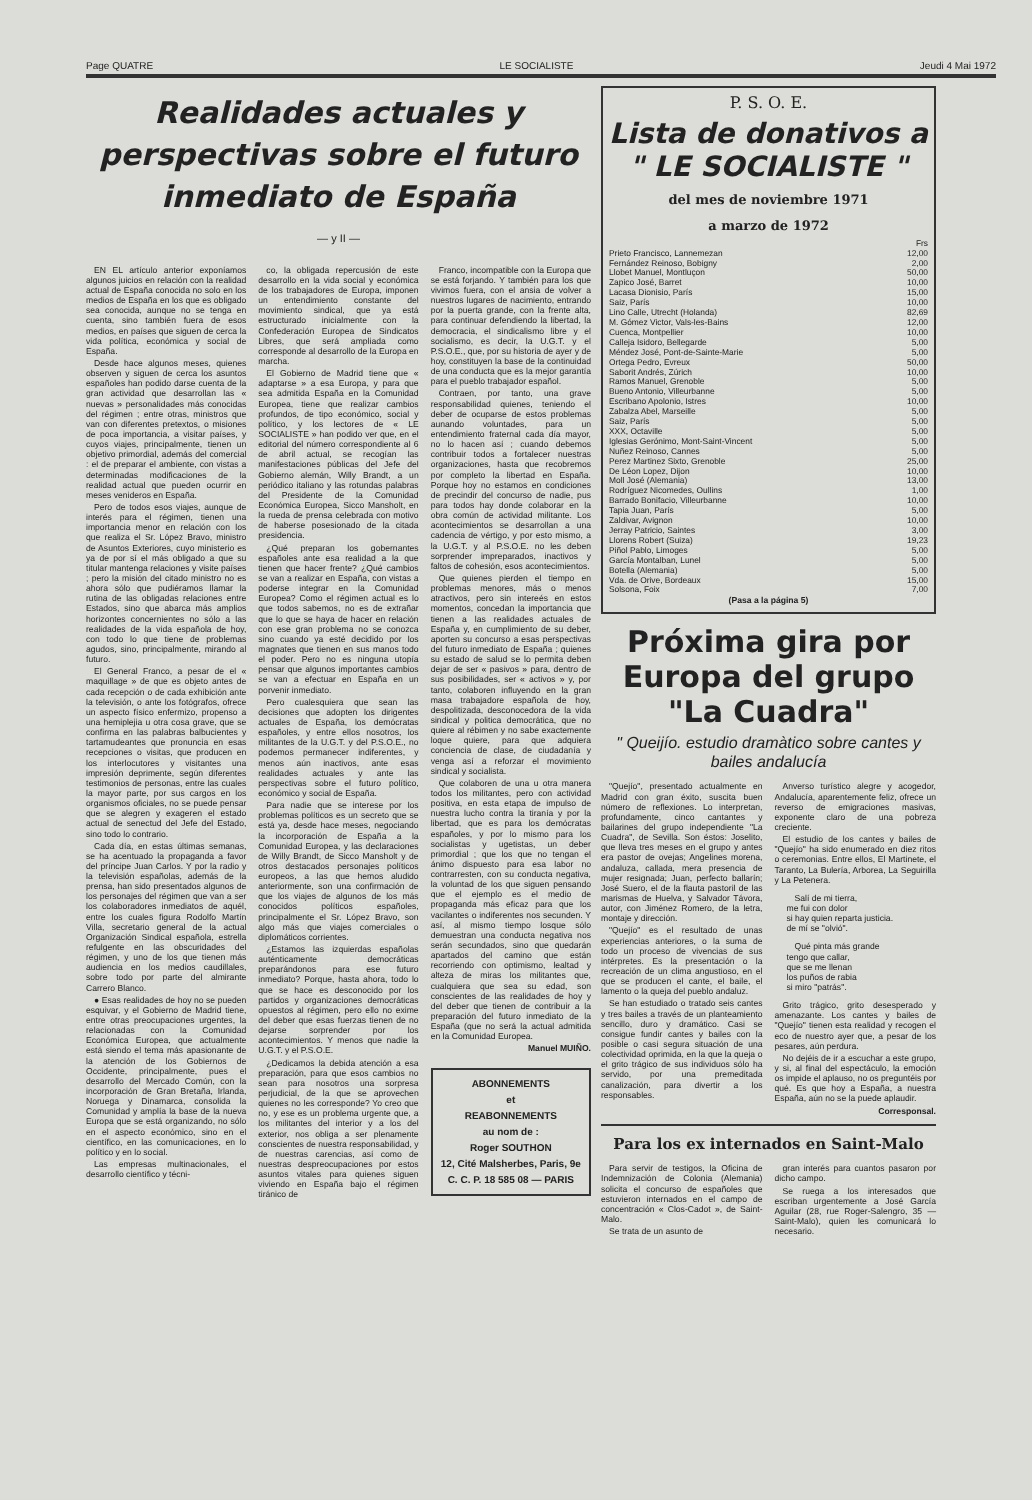Page QUATRE LE SOCIALISTE Jeudi 4 Mai 1972
Realidades actuales y perspectivas sobre el futuro inmediato de España
— y II —
EN EL artículo anterior exponíamos algunos juicios en relación con la realidad actual de España conocida no solo en los medios de España en los que es obligado sea conocida, aunque no se tenga en cuenta, sino también fuera de esos medios, en países que siguen de cerca la vida política, económica y social de España.
Desde hace algunos meses, quienes observen y siguen de cerca los asuntos españoles han podido darse cuenta de la gran actividad que desarrollan las « nuevas » personalidades más conocidas del régimen ; entre otras, ministros que van con diferentes pretextos, o misiones de poca importancia, a visitar países, y cuyos viajes, principalmente, tienen un objetivo primordial, además del comercial : el de preparar el ambiente, con vistas a determinadas modificaciones de la realidad actual que pueden ocurrir en meses venideros en España.
Pero de todos esos viajes, aunque de interés para el régimen, tienen una importancia menor en relación con los que realiza el Sr. López Bravo, ministro de Asuntos Exteriores, cuyo ministerio es ya de por sí el más obligado a que su titular mantenga relaciones y visite países ; pero la misión del citado ministro no es ahora sólo que pudiéramos llamar la rutina de las obligadas relaciones entre Estados, sino que abarca más amplios horizontes concernientes no sólo a las realidades de la vida española de hoy, con todo lo que tiene de problemas agudos, sino, principalmente, mirando al futuro.
El General Franco, a pesar de el « maquillage » de que es objeto antes de cada recepción o de cada exhibición ante la televisión, o ante los fotógrafos, ofrece un aspecto físico enfermizo, propenso a una hemiplejia u otra cosa grave, que se confirma en las palabras balbucientes y tartamudeantes que pronuncia en esas recepciones o visitas, que producen en los interlocutores y visitantes una impresión deprimente, según diferentes testimonios de personas, entre las cuales la mayor parte, por sus cargos en los organismos oficiales, no se puede pensar que se alegren y exageren el estado actual de senectud del Jefe del Estado, sino todo lo contrario.
Cada día, en estas últimas semanas, se ha acentuado la propaganda a favor del príncipe Juan Carlos. Y por la radio y la televisión españolas, además de la prensa, han sido presentados algunos de los personajes del régimen que van a ser los colaboradores inmediatos de aquél, entre los cuales figura Rodolfo Martín Villa, secretario general de la actual Organización Sindical española, estrella refulgente en las obscuridades del régimen, y uno de los que tienen más audiencia en los medios caudillales, sobre todo por parte del almirante Carrero Blanco.
● Esas realidades de hoy no se pueden esquivar, y el Gobierno de Madrid tiene, entre otras preocupaciones urgentes, la relacionadas con la Comunidad Económica Europea, que actualmente está siendo el tema más apasionante de la atención de los Gobiernos de Occidente, principalmente, pues el desarrollo del Mercado Común, con la incorporación de Gran Bretaña, Irlanda, Noruega y Dinamarca, consolida la Comunidad y amplía la base de la nueva Europa que se está organizando, no sólo en el aspecto económico, sino en el científico, en las comunicaciones, en lo político y en lo social.
Las empresas multinacionales, el desarrollo científico y técni-
co, la obligada repercusión de este desarrollo en la vida social y económica de los trabajadores de Europa, imponen un entendimiento constante del movimiento sindical, que ya está estructurado inicialmente con la Confederación Europea de Sindicatos Libres, que será ampliada como corresponde al desarrollo de la Europa en marcha.
El Gobierno de Madrid tiene que « adaptarse » a esa Europa, y para que sea admitida España en la Comunidad Europea, tiene que realizar cambios profundos, de tipo económico, social y político, y los lectores de « LE SOCIALISTE » han podido ver que, en el editorial del número correspondiente al 6 de abril actual, se recogían las manifestaciones públicas del Jefe del Gobierno alemán, Willy Brandt, a un periódico italiano y las rotundas palabras del Presidente de la Comunidad Económica Europea, Sicco Mansholt, en la rueda de prensa celebrada con motivo de haberse posesionado de la citada presidencia.
¿Qué preparan los gobernantes españoles ante esa realidad a la que tienen que hacer frente? ¿Qué cambios se van a realizar en España, con vistas a poderse integrar en la Comunidad Europea? Como el régimen actual es lo que todos sabemos, no es de extrañar que lo que se haya de hacer en relación con ese gran problema no se conozca sino cuando ya esté decidido por los magnates que tienen en sus manos todo el poder. Pero no es ninguna utopía pensar que algunos importantes cambios se van a efectuar en España en un porvenir inmediato.
Pero cualesquiera que sean las decisiones que adopten los dirigentes actuales de España, los demócratas españoles, y entre ellos nosotros, los militantes de la U.G.T. y del P.S.O.E., no podemos permanecer indiferentes, y menos aún inactivos, ante esas realidades actuales y ante las perspectivas sobre el futuro político, económico y social de España.
Para nadie que se interese por los problemas políticos es un secreto que se está ya, desde hace meses, negociando la incorporación de España a la Comunidad Europea, y las declaraciones de Willy Brandt, de Sicco Mansholt y de otros destacados personajes políticos europeos, a las que hemos aludido anteriormente, son una confirmación de que los viajes de algunos de los más conocidos políticos españoles, principalmente el Sr. López Bravo, son algo más que viajes comerciales o diplomáticos corrientes.
¿Estamos las izquierdas españolas auténticamente democráticas preparándonos para ese futuro inmediato? Porque, hasta ahora, todo lo que se hace es desconocido por los partidos y organizaciones democráticas opuestos al régimen, pero ello no exime del deber que esas fuerzas tienen de no dejarse sorprender por los acontecimientos. Y menos que nadie la U.G.T. y el P.S.O.E.
¿Dedicamos la debida atención a esa preparación, para que esos cambios no sean para nosotros una sorpresa perjudicial, de la que se aprovechen quienes no les corresponde? Yo creo que no, y ese es un problema urgente que, a los militantes del interior y a los del exterior, nos obliga a ser plenamente conscientes de nuestra responsabilidad, y de nuestras carencias, así como de nuestras despreocupaciones por estos asuntos vitales para quienes siguen viviendo en España bajo el régimen tiránico de
Franco, incompatible con la Europa que se está forjando. Y también para los que vivimos fuera, con el ansia de volver a nuestros lugares de nacimiento, entrando por la puerta grande, con la frente alta, para continuar defendiendo la libertad, la democracia, el sindicalismo libre y el socialismo, es decir, la U.G.T. y el P.S.O.E., que, por su historia de ayer y de hoy, constituyen la base de la continuidad de una conducta que es la mejor garantía para el pueblo trabajador español.
Contraen, por tanto, una grave responsabilidad quienes, teniendo el deber de ocuparse de estos problemas aunando voluntades, para un entendimiento fraternal cada día mayor, no lo hacen así ; cuando debemos contribuir todos a fortalecer nuestras organizaciones, hasta que recobremos por completo la libertad en España. Porque hoy no estamos en condiciones de precindir del concurso de nadie, pus para todos hay donde colaborar en la obra común de actividad militante. Los acontecimientos se desarrollan a una cadencia de vértigo, y por esto mismo, a la U.G.T. y al P.S.O.E. no les deben sorprender impreparados, inactivos y faltos de cohesión, esos acontecimientos.
Que quienes pierden el tiempo en problemas menores, más o menos atractivos, pero sin intereés en estos momentos, concedan la importancia que tienen a las realidades actuales de España y, en cumplimiento de su deber, aporten su concurso a esas perspectivas del futuro inmediato de España ; quienes su estado de salud se lo permita deben dejar de ser « pasivos » para, dentro de sus posibilidades, ser « activos » y, por tanto, colaboren influyendo en la gran masa trabajadore española de hoy, despolitizada, desconocedora de la vida sindical y politica democrática, que no quiere al rébimen y no sabe exactemente loque quiere, para que adquiera conciencia de clase, de ciudadanía y venga así a reforzar el movimiento sindical y socialista.
Que colaboren de una u otra manera todos los militantes, pero con actividad positiva, en esta etapa de impulso de nuestra lucho contra la tiranía y por la libertad, que es para los demócratas españoles, y por lo mismo para los socialistas y ugetistas, un deber primordial ; que los que no tengan el ánimo dispuesto para esa labor no contrarresten, con su conducta negativa, la voluntad de los que siguen pensando que el ejemplo es el medio de propaganda más eficaz para que los vacilantes o indiferentes nos secunden. Y así, al mismo tiempo losque sólo demuestran una conducta negativa nos serán secundados, sino que quedarán apartados del camino que están recorriendo con optimismo, lealtad y alteza de miras los militantes que, cualquiera que sea su edad, son conscientes de las realidades de hoy y del deber que tienen de contribuir a la preparación del futuro inmediato de la España (que no será la actual admitida en la Comunidad Europea.
Manuel MUIÑO.
ABONNEMENTS
et
REABONNEMENTS
au nom de :
Roger SOUTHON
12, Cité Malsherbes, Paris, 9e
C. C. P. 18 585 08 — PARIS
P. S. O. E.
Lista de donativos a " LE SOCIALISTE "
del mes de noviembre 1971
a marzo de 1972
| | Frs |
| Prieto Francisco, Lannemezan | 12,00 |
| Fernández Reinoso, Bobigny | 2,00 |
| Llobet Manuel, Montluçon | 50,00 |
| Zapico José, Barret | 10,00 |
| Lacasa Dionisio, París | 15,00 |
| Saiz, París | 10,00 |
| Lino Calle, Utrecht (Holanda) | 82,69 |
| M. Gómez Victor, Vals-les-Bains | 12,00 |
| Cuenca, Montpellier | 10,00 |
| Calleja Isidoro, Bellegarde | 5,00 |
| Méndez José, Pont-de-Sainte-Marie | 5,00 |
| Ortega Pedro, Evreux | 50,00 |
| Saborit Andrés, Zúrich | 10,00 |
| Ramos Manuel, Grenoble | 5,00 |
| Bueno Antonio, Villeurbanne | 5,00 |
| Escribano Apolonio, Istres | 10,00 |
| Zabalza Abel, Marseille | 5,00 |
| Saiz, París | 5,00 |
| XXX, Octaville | 5,00 |
| Iglesias Gerónimo, Mont-Saint-Vincent | 5,00 |
| Nuñez Reinoso, Cannes | 5,00 |
| Perez Martinez Sixto, Grenoble | 25,00 |
| De Léon Lopez, Dijon | 10,00 |
| Moll José (Alemania) | 13,00 |
| Rodríguez Nicomedes, Oullins | 1,00 |
| Barrado Bonifacio, Villeurbanne | 10,00 |
| Tapia Juan, París | 5,00 |
| Zaldivar, Avignon | 10,00 |
| Jerray Patricio, Saintes | 3,00 |
| Llorens Robert (Suiza) | 19,23 |
| Piñol Pablo, Limoges | 5,00 |
| García Montalban, Lunel | 5,00 |
| Botella (Alemania) | 5,00 |
| Vda. de Orive, Bordeaux | 15,00 |
| Solsona, Foix | 7,00 |
(Pasa a la página 5)
Próxima gira por Europa del grupo "La Cuadra"
" Queijío. estudio dramàtico sobre cantes y bailes andalucía
"Quejío", presentado actualmente en Madrid con gran éxito, suscita buen número de reflexiones. Lo interpretan, profundamente, cinco cantantes y bailarines del grupo independiente "La Cuadra", de Sevilla. Son éstos: Joselito, que lleva tres meses en el grupo y antes era pastor de ovejas; Angelines morena, andaluza, callada, mera presencia de mujer resignada; Juan, perfecto ballarín; José Suero, el de la flauta pastoril de las marismas de Huelva, y Salvador Távora, autor, con Jiménez Romero, de la letra, montaje y dirección.
"Quejío" es el resultado de unas experiencias anteriores, o la suma de todo un proceso de vivencias de sus intérpretes. Es la presentación o la recreación de un clima angustioso, en el que se producen el cante, el baile, el lamento o la queja del pueblo andaluz.
Se han estudiado o tratado seis cantes y tres bailes a través de un planteamiento sencillo, duro y dramático. Casi se consigue fundir cantes y bailes con la posible o casi segura situación de una colectividad oprimida, en la que la queja o el grito trágico de sus individuos sólo ha servido, por una premeditada canalización, para divertir a los responsables.
Anverso turístico alegre y acogedor, Andalucía, aparentemente feliz, ofrece un reverso de emigraciones masivas, exponente claro de una pobreza creciente.
El estudio de los cantes y bailes de "Quejío" ha sido enumerado en diez ritos o ceremonias. Entre ellos, El Martinete, el Taranto, La Bulería, Arborea, La Seguirilla y La Petenera.
Salí de mi tierra,
me fui con dolor
si hay quien reparta justicia.
de mí se "olvió".
Qué pinta más grande
tengo que callar,
que se me llenan
los puños de rabia
si miro "patrás".
Grito trágico, grito desesperado y amenazante. Los cantes y bailes de "Quejío" tienen esta realidad y recogen el eco de nuestro ayer que, a pesar de los pesares, aún perdura.
No dejéis de ir a escuchar a este grupo, y si, al final del espectáculo, la emoción os impide el aplauso, no os preguntéis por qué. Es que hoy a España, a nuestra España, aún no se la puede aplaudir.
Corresponsal.
Para los ex internados en Saint-Malo
Para servir de testigos, la Oficina de Indemnización de Colonia (Alemania) solicita el concurso de españoles que estuvieron internados en el campo de concentración « Clos-Cadot », de Saint-Malo.
Se trata de un asunto de
gran interés para cuantos pasaron por dicho campo.
Se ruega a los interesados que escriban urgentemente a José García Aguilar (28, rue Roger-Salengro, 35 — Saint-Malo), quien les comunicará lo necesario.